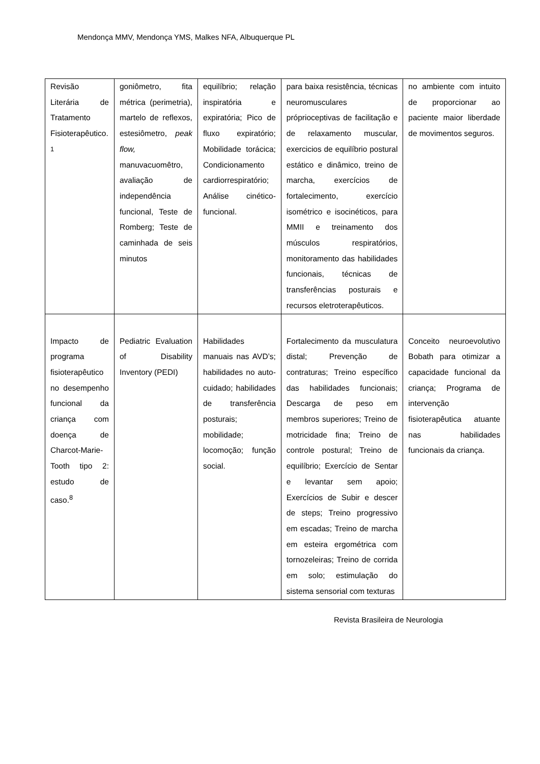Mendonça MMV, Mendonça YMS, Malkes NFA, Albuquerque PL
| Revisão Literária de Tratamento Fisioterapêutico. <sup>1</sup> | goniômetro, fita métrica (perimetria), martelo de reflexos, estesiômetro, peak flow, manuvacuomêtro, avaliação de independência funcional, Teste de Romberg; Teste de caminhada de seis minutos | equilíbrio; relação inspiratória e expiratória; Pico de fluxo expiratório; Mobilidade torácica; Condicionamento cardiorrespiratório; Análise cinético-funcional. | para baixa resistência, técnicas neuromusculares próprioceptivas de facilitação e de relaxamento muscular, exercicios de equilíbrio postural estático e dinâmico, treino de marcha, exercícios de fortalecimento, exercício isométrico e isocinéticos, para MMII e treinamento dos músculos respiratórios, monitoramento das habilidades funcionais, técnicas de transferências posturais e recursos eletroterapêuticos. | no ambiente com intuito de proporcionar ao paciente maior liberdade de movimentos seguros. |
| Impacto de programa fisioterapêutico no desempenho funcional da criança com doença de Charcot-Marie-Tooth tipo 2: estudo de caso.<sup>8</sup> | Pediatric Evaluation of Disability Inventory (PEDI) | Habilidades manuais nas AVD’s; habilidades no auto-cuidado; habilidades de transferência posturais; mobilidade; locomoção; função social. | Fortalecimento da musculatura distal; Prevenção de contraturas; Treino específico das habilidades funcionais; Descarga de peso em membros superiores; Treino de motricidade fina; Treino de controle postural; Treino de equilíbrio; Exercício de Sentar e levantar sem apoio; Exercícios de Subir e descer de steps; Treino progressivo em escadas; Treino de marcha em esteira ergométrica com tornozeleiras; Treino de corrida em solo; estimulação do sistema sensorial com texturas | Conceito neuroevolutivo Bobath para otimizar a capacidade funcional da criança; Programa de intervenção fisioterapêutica atuante nas habilidades funcionais da criança. |
Revista Brasileira de Neurologia